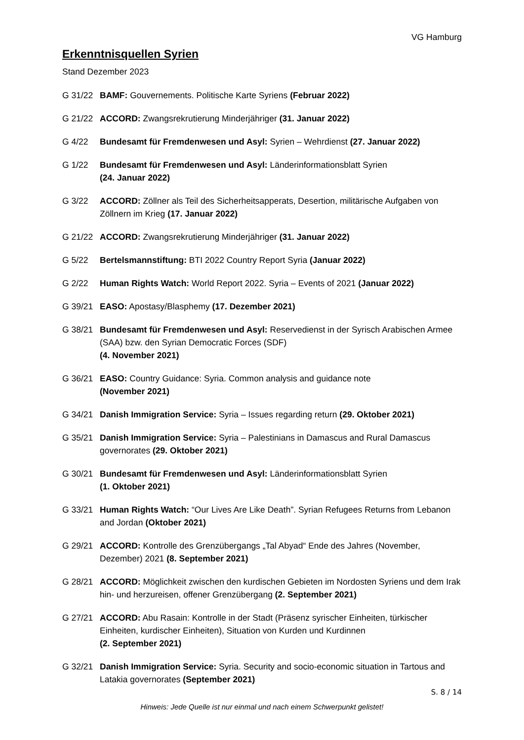VG Hamburg
Erkenntnisquellen Syrien
Stand Dezember 2023
G 31/22 BAMF: Gouvernements. Politische Karte Syriens (Februar 2022)
G 21/22 ACCORD: Zwangsrekrutierung Minderjähriger (31. Januar 2022)
G 4/22 Bundesamt für Fremdenwesen und Asyl: Syrien – Wehrdienst (27. Januar 2022)
G 1/22 Bundesamt für Fremdenwesen und Asyl: Länderinformationsblatt Syrien
(24. Januar 2022)
G 3/22 ACCORD: Zöllner als Teil des Sicherheitsapperats, Desertion, militärische Aufgaben von Zöllnern im Krieg (17. Januar 2022)
G 21/22 ACCORD: Zwangsrekrutierung Minderjähriger (31. Januar 2022)
G 5/22 Bertelsmannstiftung: BTI 2022 Country Report Syria (Januar 2022)
G 2/22 Human Rights Watch: World Report 2022. Syria – Events of 2021 (Januar 2022)
G 39/21 EASO: Apostasy/Blasphemy (17. Dezember 2021)
G 38/21 Bundesamt für Fremdenwesen und Asyl: Reservedienst in der Syrisch Arabischen Armee (SAA) bzw. den Syrian Democratic Forces (SDF)
(4. November 2021)
G 36/21 EASO: Country Guidance: Syria. Common analysis and guidance note
(November 2021)
G 34/21 Danish Immigration Service: Syria – Issues regarding return (29. Oktober 2021)
G 35/21 Danish Immigration Service: Syria – Palestinians in Damascus and Rural Damascus governorates (29. Oktober 2021)
G 30/21 Bundesamt für Fremdenwesen und Asyl: Länderinformationsblatt Syrien
(1. Oktober 2021)
G 33/21 Human Rights Watch: “Our Lives Are Like Death”. Syrian Refugees Returns from Lebanon and Jordan (Oktober 2021)
G 29/21 ACCORD: Kontrolle des Grenzübergangs „Tal Abyad“ Ende des Jahres (November, Dezember) 2021 (8. September 2021)
G 28/21 ACCORD: Möglichkeit zwischen den kurdischen Gebieten im Nordosten Syriens und dem Irak hin- und herzureisen, offener Grenzübergang (2. September 2021)
G 27/21 ACCORD: Abu Rasain: Kontrolle in der Stadt (Präsenz syrischer Einheiten, türkischer Einheiten, kurdischer Einheiten), Situation von Kurden und Kurdinnen
(2. September 2021)
G 32/21 Danish Immigration Service: Syria. Security and socio-economic situation in Tartous and Latakia governorates (September 2021)
S. 8 / 14
Hinweis: Jede Quelle ist nur einmal und nach einem Schwerpunkt gelistet!